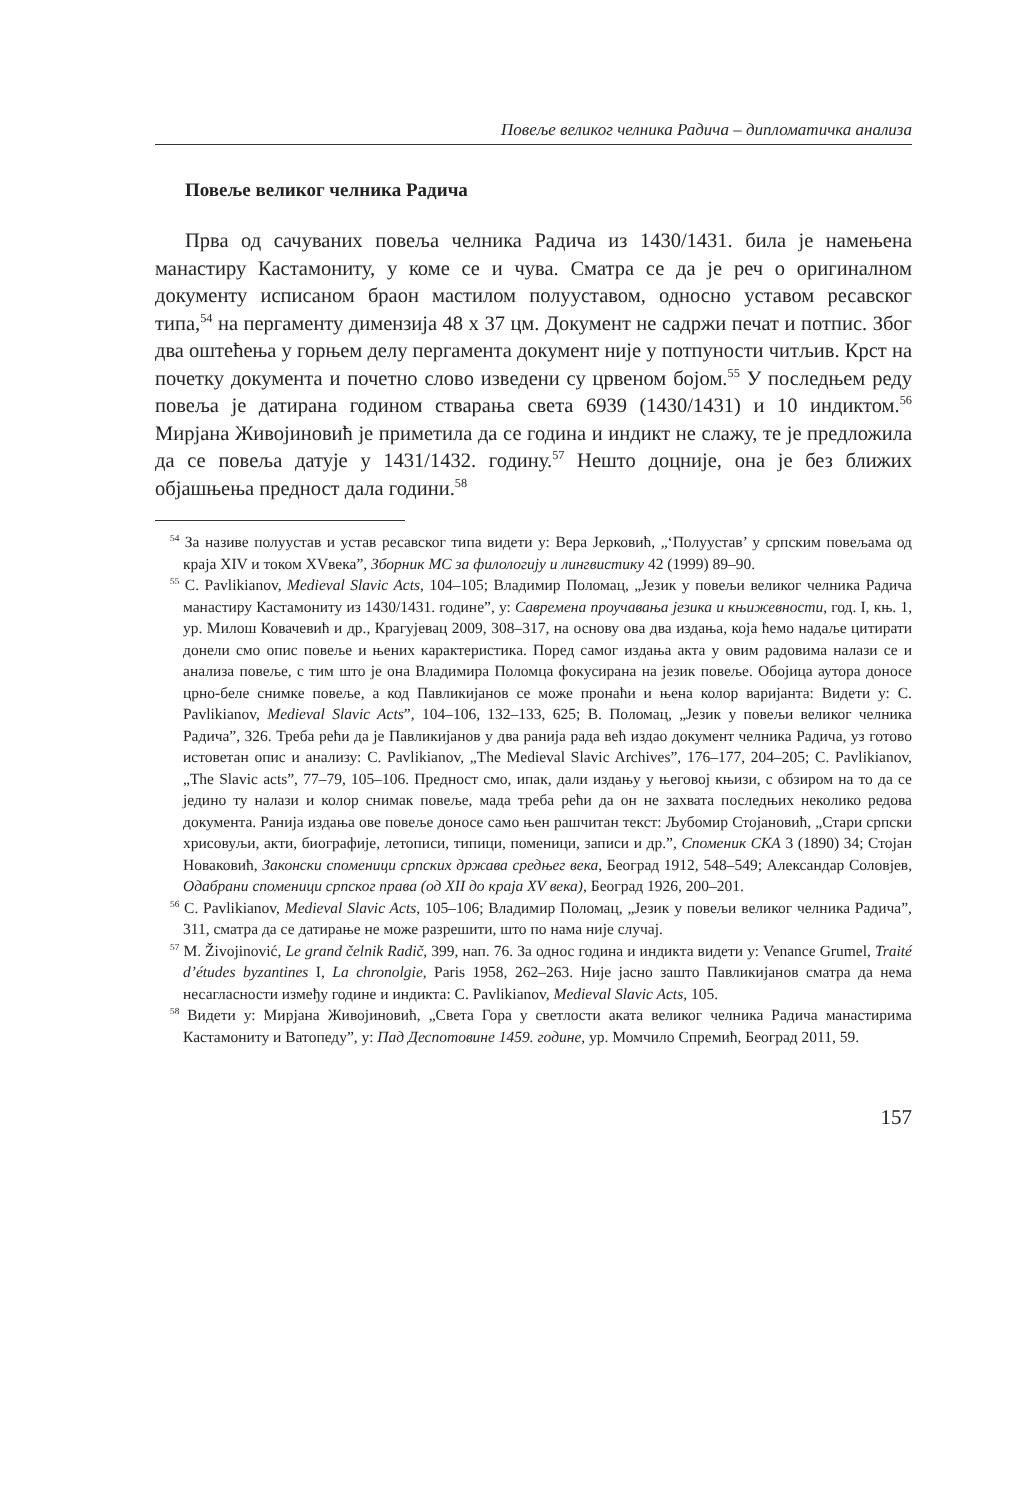Повеље великог челника Радича – дипломатичка анализа
Повеље великог челника Радича
Прва од сачуваних повеља челника Радича из 1430/1431. била је намењена манастиру Кастамониту, у коме се и чува. Сматра се да је реч о оригиналном документу исписаном браон мастилом полууставом, односно уставом ресавског типа,<sup>54</sup> на пергаменту димензија 48 х 37 цм. Документ не садржи печат и потпис. Због два оштећења у горњем делу пергамента документ није у потпуности читљив. Крст на почетку документа и почетно слово изведени су црвеном бојом.<sup>55</sup> У последњем реду повеља је датирана годином стварања света 6939 (1430/1431) и 10 индиктом.<sup>56</sup> Мирјана Живојиновић је приметила да се година и индикт не слажу, те је предложила да се повеља датује у 1431/1432. годину.<sup>57</sup> Нешто доцније, она је без ближих објашњења предност дала години.<sup>58</sup>
<sup>54</sup> За називе полуустав и устав ресавског типа видети у: Вера Јерковић, „‘Полуустав’ у српским повељама од краја XIV и током XVвека”, Зборник МС за филологију и лингвистику 42 (1999) 89–90.
<sup>55</sup> С. Pavlikianov, Medieval Slavic Acts, 104–105; Владимир Поломац, „Језик у повељи великог челника Радича манастиру Кастамониту из 1430/1431. године”, у: Савремена проучавања језика и књижевности, год. I, књ. 1, ур. Милош Ковачевић и др., Крагујевац 2009, 308–317, на основу ова два издања, која ћемо надаље цитирати донели смо опис повеље и њених карактеристика. Поред самог издања акта у овим радовима налази се и анализа повеље, с тим што је она Владимира Поломца фокусирана на језик повеље. Обојица аутора доносе црно-беле снимке повеље, а код Павликијанов се може пронаћи и њена колор варијанта: Видети у: С. Pavlikianov, Medieval Slavic Acts”, 104–106, 132–133, 625; В. Поломац, „Језик у повељи великог челника Радича”, 326. Треба рећи да је Павликијанов у два ранија рада већ издао документ челника Радича, уз готово истоветан опис и анализу: С. Pavlikianov, „The Medieval Slavic Archives”, 176–177, 204–205; С. Pavlikianov, „The Slavic acts”, 77–79, 105–106. Предност смо, ипак, дали издању у његовој књизи, с обзиром на то да се једино ту налази и колор снимак повеље, мада треба рећи да он не захвата последњих неколико редова документа. Ранија издања ове повеље доносе само њен рашчитан текст: Љубомир Стојановић, „Стари српски хрисовуљи, акти, биографије, летописи, типици, поменици, записи и др.”, Споменик СКА 3 (1890) 34; Стојан Новаковић, Законски споменици српских држава средњег века, Београд 1912, 548–549; Александар Соловјев, Одабрани споменици српског права (од XII до краја XV века), Београд 1926, 200–201.
<sup>56</sup> С. Pavlikianov, Medieval Slavic Acts, 105–106; Владимир Поломац, „Језик у повељи великог челника Радича”, 311, сматра да се датирање не може разрешити, што по нама није случај.
<sup>57</sup> M. Živojinović, Le grand čelnik Radič, 399, нап. 76. За однос година и индикта видети у: Venance Grumel, Traité d’études byzantines I, La chronolgie, Paris 1958, 262–263. Није јасно зашто Павликијанов сматра да нема несагласности између године и индикта: С. Pavlikianov, Medieval Slavic Acts, 105.
<sup>58</sup> Видети у: Мирјана Живојиновић, „Света Гора у светлости аката великог челника Радича манастирима Кастамониту и Ватопеду”, у: Пад Деспотовине 1459. године, ур. Момчило Спремић, Београд 2011, 59.
157